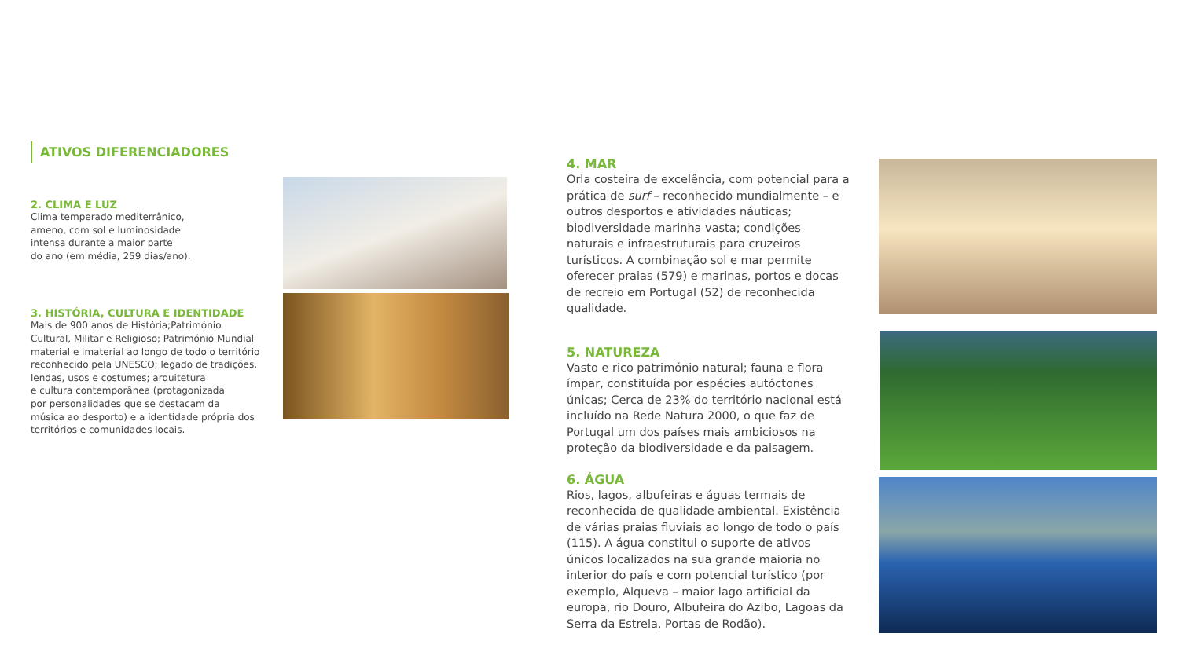ATIVOS DIFERENCIADORES
2. CLIMA E LUZ
Clima temperado mediterrânico,
ameno, com sol e luminosidade
intensa durante a maior parte
do ano (em média, 259 dias/ano).
3. HISTÓRIA, CULTURA E IDENTIDADE
Mais de 900 anos de História;Património
Cultural, Militar e Religioso; Património Mundial
material e imaterial ao longo de todo o território
reconhecido pela UNESCO; legado de tradições,
lendas, usos e costumes; arquitetura
e cultura contemporânea (protagonizada
por personalidades que se destacam da
música ao desporto) e a identidade própria dos
territórios e comunidades locais.
4. MAR
Orla costeira de excelência, com potencial para a prática de surf – reconhecido mundialmente – e outros desportos e atividades náuticas; biodiversidade marinha vasta; condições naturais e infraestruturais para cruzeiros turísticos. A combinação sol e mar permite oferecer praias (579) e marinas, portos e docas de recreio em Portugal (52) de reconhecida qualidade.
5. NATUREZA
Vasto e rico património natural; fauna e flora ímpar, constituída por espécies autóctones únicas; Cerca de 23% do território nacional está incluído na Rede Natura 2000, o que faz de Portugal um dos países mais ambiciosos na proteção da biodiversidade e da paisagem.
6. ÁGUA
Rios, lagos, albufeiras e águas termais de reconhecida de qualidade ambiental. Existência de várias praias fluviais ao longo de todo o país (115). A água constitui o suporte de ativos únicos localizados na sua grande maioria no interior do país e com potencial turístico (por exemplo, Alqueva – maior lago artificial da europa, rio Douro, Albufeira do Azibo, Lagoas da Serra da Estrela, Portas de Rodão).